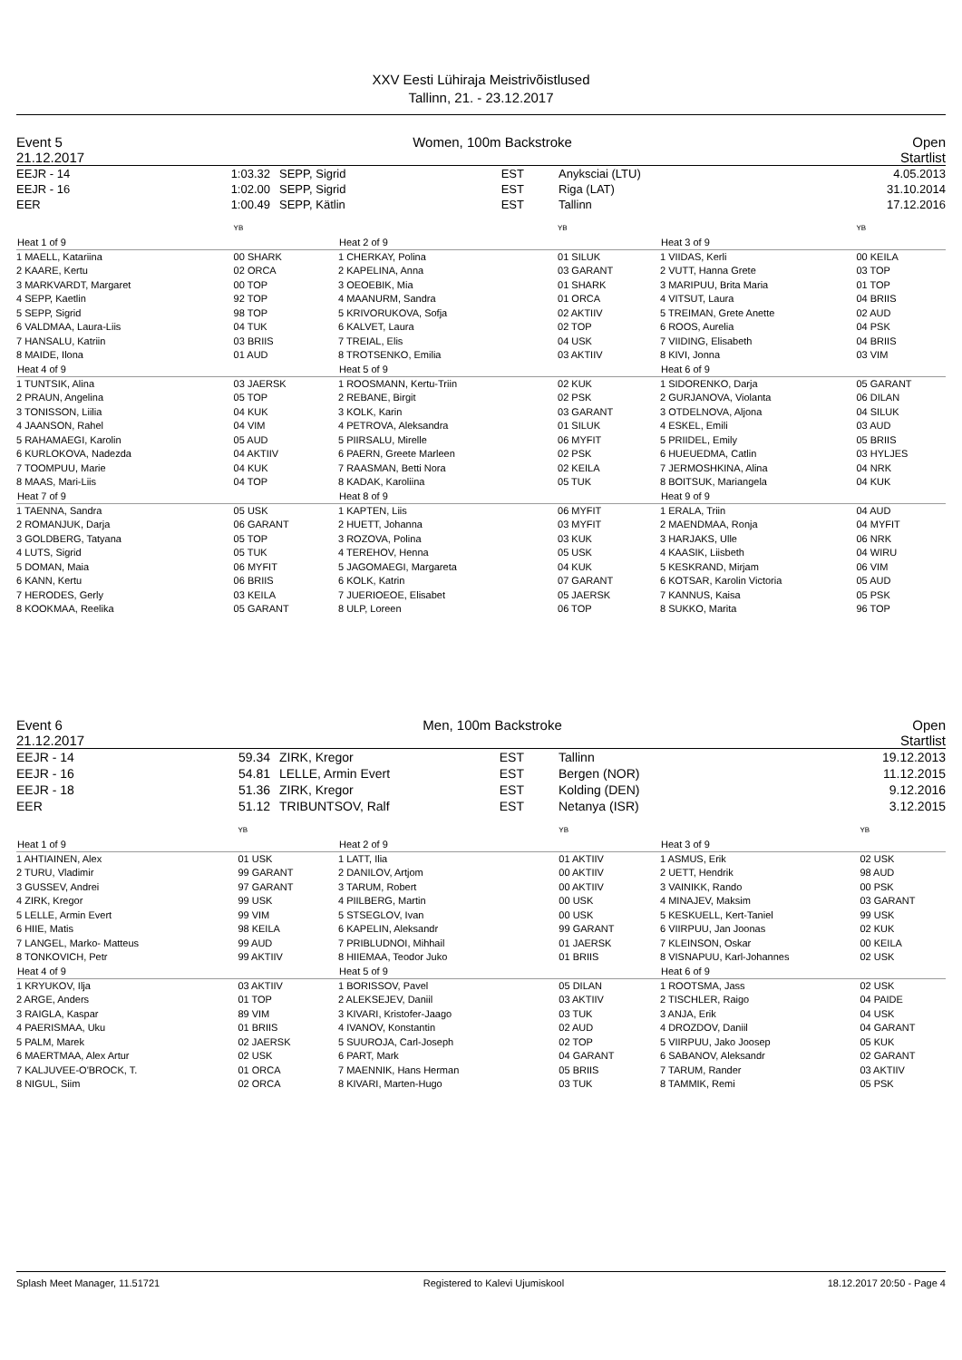XXV Eesti Lühiraja Meistrivõistlused
Tallinn, 21. - 23.12.2017
Event 5
21.12.2017 Women, 100m Backstroke Open
Startlist
| EEJR - 14 | 1:03.32 | SEPP, Sigrid | EST | Anyksciai (LTU) | 4.05.2013 |
| EEJR - 16 | 1:02.00 | SEPP, Sigrid | EST | Riga (LAT) | 31.10.2014 |
| EER | 1:00.49 | SEPP, Kätlin | EST | Tallinn | 17.12.2016 |
| | YB |
| Heat 1 of 9 | |
| 1 MAELL, Katariina | 00 SHARK |
| 2 KAARE, Kertu | 02 ORCA |
| 3 MARKVARDT, Margaret | 00 TOP |
| 4 SEPP, Kaetlin | 92 TOP |
| 5 SEPP, Sigrid | 98 TOP |
| 6 VALDMAA, Laura-Liis | 04 TUK |
| 7 HANSALU, Katriin | 03 BRIIS |
| 8 MAIDE, Ilona | 01 AUD |
| Heat 4 of 9 | |
| 1 TUNTSIK, Alina | 03 JAERSK |
| 2 PRAUN, Angelina | 05 TOP |
| 3 TONISSON, Liilia | 04 KUK |
| 4 JAANSON, Rahel | 04 VIM |
| 5 RAHAMAEGI, Karolin | 05 AUD |
| 6 KURLOKOVA, Nadezda | 04 AKTIIV |
| 7 TOOMPUU, Marie | 04 KUK |
| 8 MAAS, Mari-Liis | 04 TOP |
| Heat 7 of 9 | |
| 1 TAENNA, Sandra | 05 USK |
| 2 ROMANJUK, Darja | 06 GARANT |
| 3 GOLDBERG, Tatyana | 05 TOP |
| 4 LUTS, Sigrid | 05 TUK |
| 5 DOMAN, Maia | 06 MYFIT |
| 6 KANN, Kertu | 06 BRIIS |
| 7 HERODES, Gerly | 03 KEILA |
| 8 KOOKMAA, Reelika | 05 GARANT |
| | YB |
| Heat 2 of 9 | |
| 1 CHERKAY, Polina | 01 SILUK |
| 2 KAPELINA, Anna | 03 GARANT |
| 3 OEOEBIK, Mia | 01 SHARK |
| 4 MAANURM, Sandra | 01 ORCA |
| 5 KRIVORUKOVA, Sofja | 02 AKTIIV |
| 6 KALVET, Laura | 02 TOP |
| 7 TREIAL, Elis | 04 USK |
| 8 TROTSENKO, Emilia | 03 AKTIIV |
| Heat 5 of 9 | |
| 1 ROOSMANN, Kertu-Triin | 02 KUK |
| 2 REBANE, Birgit | 02 PSK |
| 3 KOLK, Karin | 03 GARANT |
| 4 PETROVA, Aleksandra | 01 SILUK |
| 5 PIIRSALU, Mirelle | 06 MYFIT |
| 6 PAERN, Greete Marleen | 02 PSK |
| 7 RAASMAN, Betti Nora | 02 KEILA |
| 8 KADAK, Karoliina | 05 TUK |
| Heat 8 of 9 | |
| 1 KAPTEN, Liis | 06 MYFIT |
| 2 HUETT, Johanna | 03 MYFIT |
| 3 ROZOVA, Polina | 03 KUK |
| 4 TEREHOV, Henna | 05 USK |
| 5 JAGOMAEGI, Margareta | 04 KUK |
| 6 KOLK, Katrin | 07 GARANT |
| 7 JUERIOEOE, Elisabet | 05 JAERSK |
| 8 ULP, Loreen | 06 TOP |
| | YB |
| Heat 3 of 9 | |
| 1 VIIDAS, Kerli | 00 KEILA |
| 2 VUTT, Hanna Grete | 03 TOP |
| 3 MARIPUU, Brita Maria | 01 TOP |
| 4 VITSUT, Laura | 04 BRIIS |
| 5 TREIMAN, Grete Anette | 02 AUD |
| 6 ROOS, Aurelia | 04 PSK |
| 7 VIIDING, Elisabeth | 04 BRIIS |
| 8 KIVI, Jonna | 03 VIM |
| Heat 6 of 9 | |
| 1 SIDORENKO, Darja | 05 GARANT |
| 2 GURJANOVA, Violanta | 06 DILAN |
| 3 OTDELNOVA, Aljona | 04 SILUK |
| 4 ESKEL, Emili | 03 AUD |
| 5 PRIIDEL, Emily | 05 BRIIS |
| 6 HUEUEDMA, Catlin | 03 HYLJES |
| 7 JERMOSHKINA, Alina | 04 NRK |
| 8 BOITSUK, Mariangela | 04 KUK |
| Heat 9 of 9 | |
| 1 ERALA, Triin | 04 AUD |
| 2 MAENDMAA, Ronja | 04 MYFIT |
| 3 HARJAKS, Ulle | 06 NRK |
| 4 KAASIK, Liisbeth | 04 WIRU |
| 5 KESKRAND, Mirjam | 06 VIM |
| 6 KOTSAR, Karolin Victoria | 05 AUD |
| 7 KANNUS, Kaisa | 05 PSK |
| 8 SUKKO, Marita | 96 TOP |
Event 6
21.12.2017 Men, 100m Backstroke Open
Startlist
| EEJR - 14 | 59.34 | ZIRK, Kregor | EST | Tallinn | 19.12.2013 |
| EEJR - 16 | 54.81 | LELLE, Armin Evert | EST | Bergen (NOR) | 11.12.2015 |
| EEJR - 18 | 51.36 | ZIRK, Kregor | EST | Kolding (DEN) | 9.12.2016 |
| EER | 51.12 | TRIBUNTSOV, Ralf | EST | Netanya (ISR) | 3.12.2015 |
| | YB |
| Heat 1 of 9 | |
| 1 AHTIAINEN, Alex | 01 USK |
| 2 TURU, Vladimir | 99 GARANT |
| 3 GUSSEV, Andrei | 97 GARANT |
| 4 ZIRK, Kregor | 99 USK |
| 5 LELLE, Armin Evert | 99 VIM |
| 6 HIIE, Matis | 98 KEILA |
| 7 LANGEL, Marko- Matteus | 99 AUD |
| 8 TONKOVICH, Petr | 99 AKTIIV |
| Heat 4 of 9 | |
| 1 KRYUKOV, Ilja | 03 AKTIIV |
| 2 ARGE, Anders | 01 TOP |
| 3 RAIGLA, Kaspar | 89 VIM |
| 4 PAERISMAA, Uku | 01 BRIIS |
| 5 PALM, Marek | 02 JAERSK |
| 6 MAERTMAA, Alex Artur | 02 USK |
| 7 KALJUVEE-O'BROCK, T. | 01 ORCA |
| 8 NIGUL, Siim | 02 ORCA |
| | YB |
| Heat 2 of 9 | |
| 1 LATT, Ilia | 01 AKTIIV |
| 2 DANILOV, Artjom | 00 AKTIIV |
| 3 TARUM, Robert | 00 AKTIIV |
| 4 PIILBERG, Martin | 00 USK |
| 5 STSEGLOV, Ivan | 00 USK |
| 6 KAPELIN, Aleksandr | 99 GARANT |
| 7 PRIBLUDNOI, Mihhail | 01 JAERSK |
| 8 HIIEMAA, Teodor Juko | 01 BRIIS |
| Heat 5 of 9 | |
| 1 BORISSOV, Pavel | 05 DILAN |
| 2 ALEKSEJEV, Daniil | 03 AKTIIV |
| 3 KIVARI, Kristofer-Jaago | 03 TUK |
| 4 IVANOV, Konstantin | 02 AUD |
| 5 SUUROJA, Carl-Joseph | 02 TOP |
| 6 PART, Mark | 04 GARANT |
| 7 MAENNIK, Hans Herman | 05 BRIIS |
| 8 KIVARI, Marten-Hugo | 03 TUK |
| | YB |
| Heat 3 of 9 | |
| 1 ASMUS, Erik | 02 USK |
| 2 UETT, Hendrik | 98 AUD |
| 3 VAINIKK, Rando | 00 PSK |
| 4 MINAJEV, Maksim | 03 GARANT |
| 5 KESKUELL, Kert-Taniel | 99 USK |
| 6 VIIRPUU, Jan Joonas | 02 KUK |
| 7 KLEINSON, Oskar | 00 KEILA |
| 8 VISNAPUU, Karl-Johannes | 02 USK |
| Heat 6 of 9 | |
| 1 ROOTSMA, Jass | 02 USK |
| 2 TISCHLER, Raigo | 04 PAIDE |
| 3 ANJA, Erik | 04 USK |
| 4 DROZDOV, Daniil | 04 GARANT |
| 5 VIIRPUU, Jako Joosep | 05 KUK |
| 6 SABANOV, Aleksandr | 02 GARANT |
| 7 TARUM, Rander | 03 AKTIIV |
| 8 TAMMIK, Remi | 05 PSK |
Splash Meet Manager, 11.51721 Registered to Kalevi Ujumiskool 18.12.2017 20:50 - Page 4